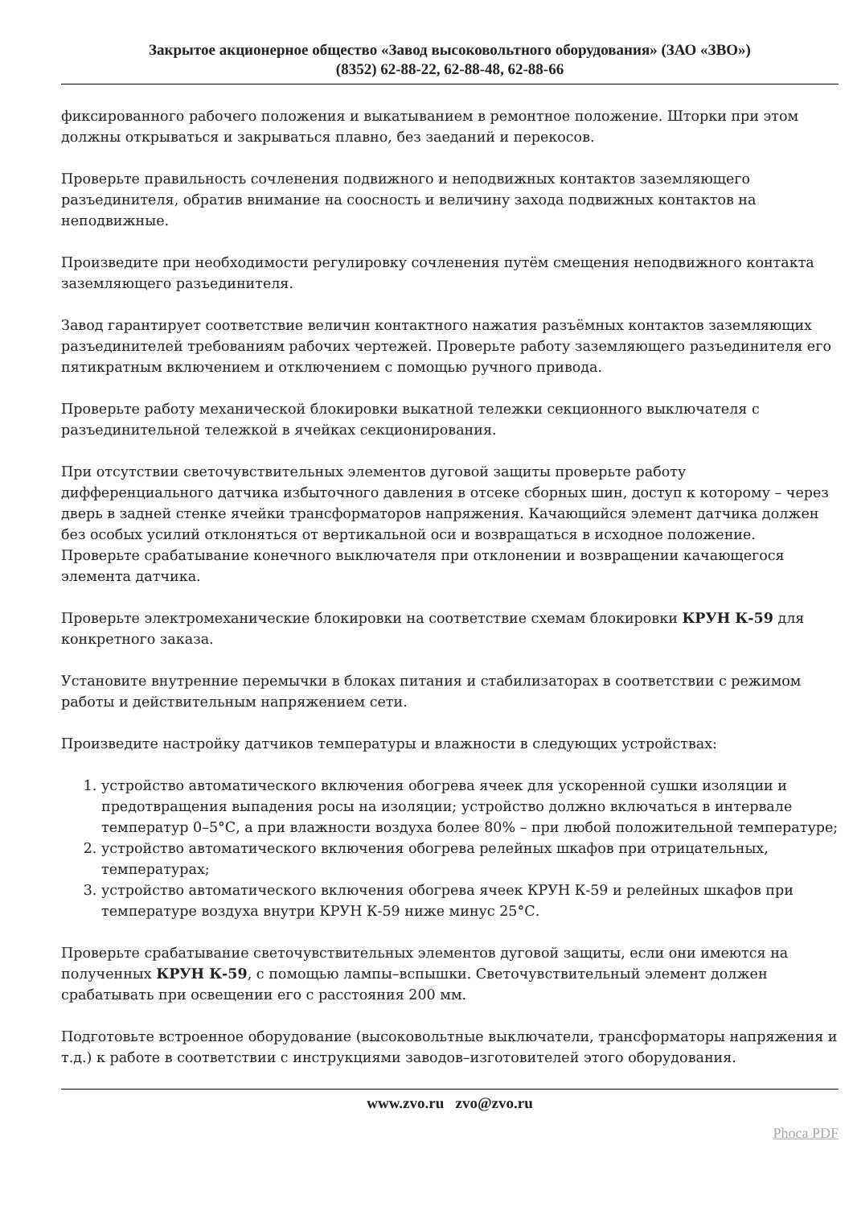Закрытое акционерное общество «Завод высоковольтного оборудования» (ЗАО «ЗВО»)
(8352) 62-88-22, 62-88-48, 62-88-66
фиксированного рабочего положения и выкатыванием в ремонтное положение. Шторки при этом должны открываться и закрываться плавно, без заеданий и перекосов.
Проверьте правильность сочленения подвижного и неподвижных контактов заземляющего разъединителя, обратив внимание на соосность и величину захода подвижных контактов на неподвижные.
Произведите при необходимости регулировку сочленения путём смещения неподвижного контакта заземляющего разъединителя.
Завод гарантирует соответствие величин контактного нажатия разъёмных контактов заземляющих разъединителей требованиям рабочих чертежей. Проверьте работу заземляющего разъединителя его пятикратным включением и отключением с помощью ручного привода.
Проверьте работу механической блокировки выкатной тележки секционного выключателя с разъединительной тележкой в ячейках секционирования.
При отсутствии светочувствительных элементов дуговой защиты проверьте работу дифференциального датчика избыточного давления в отсеке сборных шин, доступ к которому – через дверь в задней стенке ячейки трансформаторов напряжения. Качающийся элемент датчика должен без особых усилий отклоняться от вертикальной оси и возвращаться в исходное положение. Проверьте срабатывание конечного выключателя при отклонении и возвращении качающегося элемента датчика.
Проверьте электромеханические блокировки на соответствие схемам блокировки КРУН К-59 для конкретного заказа.
Установите внутренние перемычки в блоках питания и стабилизаторах в соответствии с режимом работы и действительным напряжением сети.
Произведите настройку датчиков температуры и влажности в следующих устройствах:
1. устройство автоматического включения обогрева ячеек для ускоренной сушки изоляции и предотвращения выпадения росы на изоляции; устройство должно включаться в интервале температур 0–5°С, а при влажности воздуха более 80% – при любой положительной температуре;
2. устройство автоматического включения обогрева релейных шкафов при отрицательных, температурах;
3. устройство автоматического включения обогрева ячеек КРУН К-59 и релейных шкафов при температуре воздуха внутри КРУН К-59 ниже минус 25°С.
Проверьте срабатывание светочувствительных элементов дуговой защиты, если они имеются на полученных КРУН К-59, с помощью лампы–вспышки. Светочувствительный элемент должен срабатывать при освещении его с расстояния 200 мм.
Подготовьте встроенное оборудование (высоковольтные выключатели, трансформаторы напряжения и т.д.) к работе в соответствии с инструкциями заводов–изготовителей этого оборудования.
www.zvo.ru zvo@zvo.ru
Phoca PDF